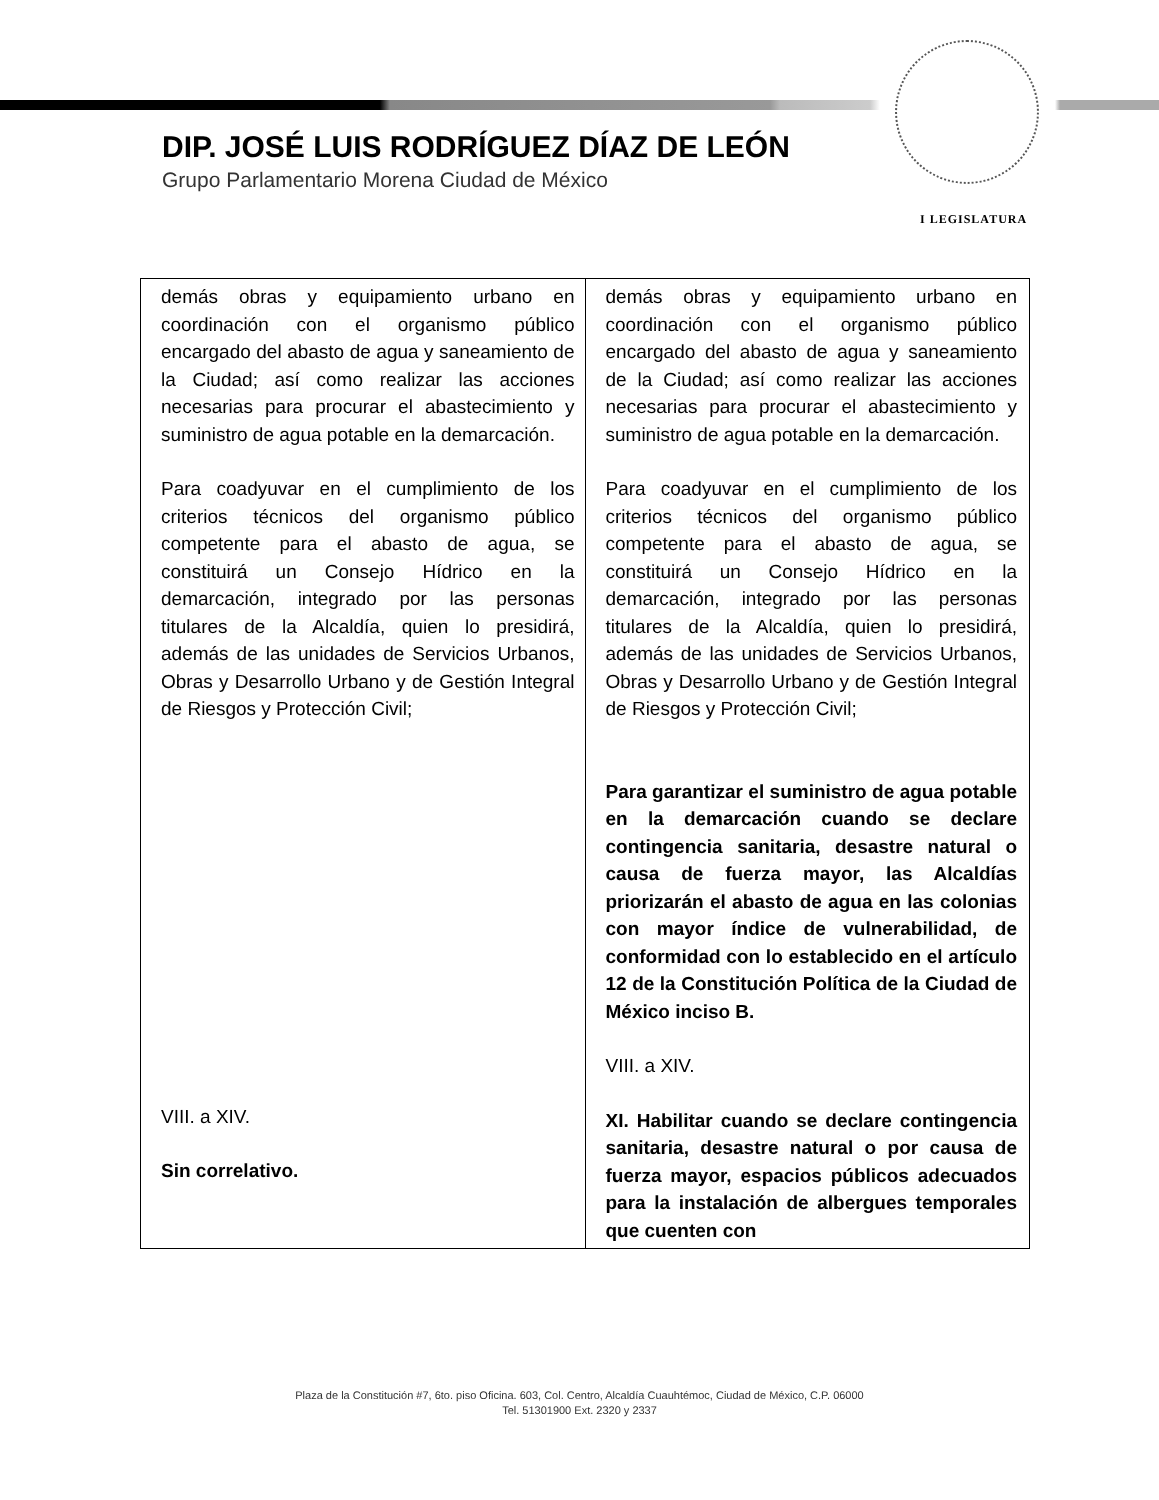I LEGISLATURA
DIP. JOSÉ LUIS RODRÍGUEZ DÍAZ DE LEÓN
Grupo Parlamentario Morena Ciudad de México
| demás obras y equipamiento urbano en coordinación con el organismo público encargado del abasto de agua y saneamiento de la Ciudad; así como realizar las acciones necesarias para procurar el abastecimiento y suministro de agua potable en la demarcación. Para coadyuvar en el cumplimiento de los criterios técnicos del organismo público competente para el abasto de agua, se constituirá un Consejo Hídrico en la demarcación, integrado por las personas titulares de la Alcaldía, quien lo presidirá, además de las unidades de Servicios Urbanos, Obras y Desarrollo Urbano y de Gestión Integral de Riesgos y Protección Civil; VIII. a XIV. Sin correlativo. | demás obras y equipamiento urbano en coordinación con el organismo público encargado del abasto de agua y saneamiento de la Ciudad; así como realizar las acciones necesarias para procurar el abastecimiento y suministro de agua potable en la demarcación. Para coadyuvar en el cumplimiento de los criterios técnicos del organismo público competente para el abasto de agua, se constituirá un Consejo Hídrico en la demarcación, integrado por las personas titulares de la Alcaldía, quien lo presidirá, además de las unidades de Servicios Urbanos, Obras y Desarrollo Urbano y de Gestión Integral de Riesgos y Protección Civil; Para garantizar el suministro de agua potable en la demarcación cuando se declare contingencia sanitaria, desastre natural o causa de fuerza mayor, las Alcaldías priorizarán el abasto de agua en las colonias con mayor índice de vulnerabilidad, de conformidad con lo establecido en el artículo 12 de la Constitución Política de la Ciudad de México inciso B. VIII. a XIV. XI. Habilitar cuando se declare contingencia sanitaria, desastre natural o por causa de fuerza mayor, espacios públicos adecuados para la instalación de albergues temporales que cuenten con |
Plaza de la Constitución #7, 6to. piso Oficina. 603, Col. Centro, Alcaldía Cuauhtémoc, Ciudad de México, C.P. 06000
Tel. 51301900 Ext. 2320 y 2337